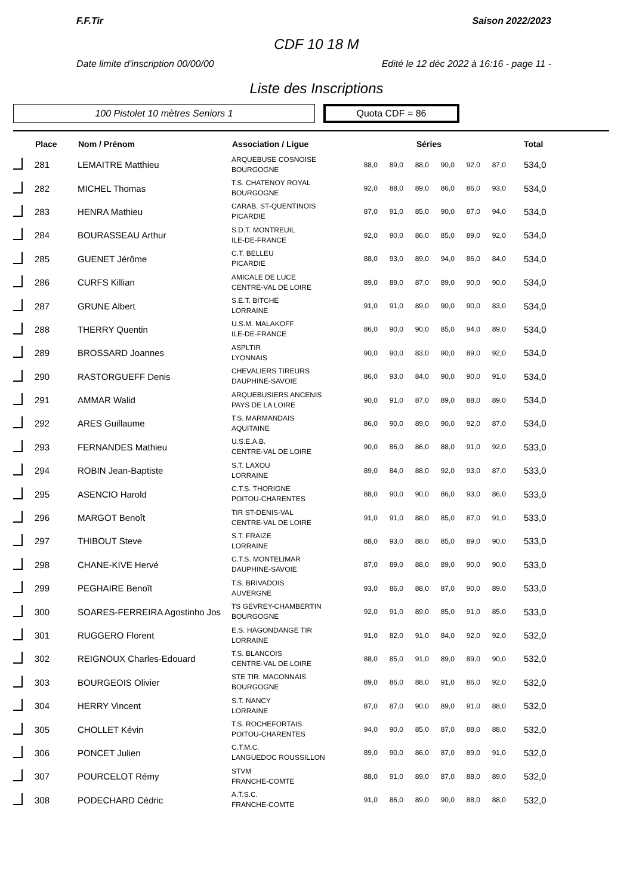F.F.Tir Saison 2022/2023
CDF 10 18 M
Date limite d'inscription 00/00/00 Edité le 12 déc 2022 à 16:16 - page 11 -
Liste des Inscriptions
100 Pistolet 10 mètres Seniors 1
Quota CDF = 86
| | Place | Nom / Prénom | Association / Ligue | Séries | | | | | | Total |
| --- | --- | --- | --- | --- | --- | --- | --- | --- | --- | --- |
| | 281 | LEMAITRE Matthieu | ARQUEBUSE COSNOISE BOURGOGNE | 88,0 | 89,0 | 88,0 | 90,0 | 92,0 | 87,0 | 534,0 |
| | 282 | MICHEL Thomas | T.S. CHATENOY ROYAL BOURGOGNE | 92,0 | 88,0 | 89,0 | 86,0 | 86,0 | 93,0 | 534,0 |
| | 283 | HENRA Mathieu | CARAB. ST-QUENTINOIS PICARDIE | 87,0 | 91,0 | 85,0 | 90,0 | 87,0 | 94,0 | 534,0 |
| | 284 | BOURASSEAU Arthur | S.D.T. MONTREUIL ILE-DE-FRANCE | 92,0 | 90,0 | 86,0 | 85,0 | 89,0 | 92,0 | 534,0 |
| | 285 | GUENET Jérôme | C.T. BELLEU PICARDIE | 88,0 | 93,0 | 89,0 | 94,0 | 86,0 | 84,0 | 534,0 |
| | 286 | CURFS Killian | AMICALE DE LUCE CENTRE-VAL DE LOIRE | 89,0 | 89,0 | 87,0 | 89,0 | 90,0 | 90,0 | 534,0 |
| | 287 | GRUNE Albert | S.E.T. BITCHE LORRAINE | 91,0 | 91,0 | 89,0 | 90,0 | 90,0 | 83,0 | 534,0 |
| | 288 | THERRY Quentin | U.S.M. MALAKOFF ILE-DE-FRANCE | 86,0 | 90,0 | 90,0 | 85,0 | 94,0 | 89,0 | 534,0 |
| | 289 | BROSSARD Joannes | ASPLTIR LYONNAIS | 90,0 | 90,0 | 83,0 | 90,0 | 89,0 | 92,0 | 534,0 |
| | 290 | RASTORGUEFF Denis | CHEVALIERS TIREURS DAUPHINE-SAVOIE | 86,0 | 93,0 | 84,0 | 90,0 | 90,0 | 91,0 | 534,0 |
| | 291 | AMMAR Walid | ARQUEBUSIERS ANCENIS PAYS DE LA LOIRE | 90,0 | 91,0 | 87,0 | 89,0 | 88,0 | 89,0 | 534,0 |
| | 292 | ARES Guillaume | T.S. MARMANDAIS AQUITAINE | 86,0 | 90,0 | 89,0 | 90,0 | 92,0 | 87,0 | 534,0 |
| | 293 | FERNANDES Mathieu | U.S.E.A.B. CENTRE-VAL DE LOIRE | 90,0 | 86,0 | 86,0 | 88,0 | 91,0 | 92,0 | 533,0 |
| | 294 | ROBIN Jean-Baptiste | S.T. LAXOU LORRAINE | 89,0 | 84,0 | 88,0 | 92,0 | 93,0 | 87,0 | 533,0 |
| | 295 | ASENCIO Harold | C.T.S. THORIGNE POITOU-CHARENTES | 88,0 | 90,0 | 90,0 | 86,0 | 93,0 | 86,0 | 533,0 |
| | 296 | MARGOT Benoît | TIR ST-DENIS-VAL CENTRE-VAL DE LOIRE | 91,0 | 91,0 | 88,0 | 85,0 | 87,0 | 91,0 | 533,0 |
| | 297 | THIBOUT Steve | S.T. FRAIZE LORRAINE | 88,0 | 93,0 | 88,0 | 85,0 | 89,0 | 90,0 | 533,0 |
| | 298 | CHANE-KIVE Hervé | C.T.S. MONTELIMAR DAUPHINE-SAVOIE | 87,0 | 89,0 | 88,0 | 89,0 | 90,0 | 90,0 | 533,0 |
| | 299 | PEGHAIRE Benoît | T.S. BRIVADOIS AUVERGNE | 93,0 | 86,0 | 88,0 | 87,0 | 90,0 | 89,0 | 533,0 |
| | 300 | SOARES-FERREIRA Agostinho Jos | TS GEVREY-CHAMBERTIN BOURGOGNE | 92,0 | 91,0 | 89,0 | 85,0 | 91,0 | 85,0 | 533,0 |
| | 301 | RUGGERO Florent | E.S. HAGONDANGE TIR LORRAINE | 91,0 | 82,0 | 91,0 | 84,0 | 92,0 | 92,0 | 532,0 |
| | 302 | REIGNOUX Charles-Edouard | T.S. BLANCOIS CENTRE-VAL DE LOIRE | 88,0 | 85,0 | 91,0 | 89,0 | 89,0 | 90,0 | 532,0 |
| | 303 | BOURGEOIS Olivier | STE TIR. MACONNAIS BOURGOGNE | 89,0 | 86,0 | 88,0 | 91,0 | 86,0 | 92,0 | 532,0 |
| | 304 | HERRY Vincent | S.T. NANCY LORRAINE | 87,0 | 87,0 | 90,0 | 89,0 | 91,0 | 88,0 | 532,0 |
| | 305 | CHOLLET Kévin | T.S. ROCHEFORTAIS POITOU-CHARENTES | 94,0 | 90,0 | 85,0 | 87,0 | 88,0 | 88,0 | 532,0 |
| | 306 | PONCET Julien | C.T.M.C. LANGUEDOC ROUSSILLON | 89,0 | 90,0 | 86,0 | 87,0 | 89,0 | 91,0 | 532,0 |
| | 307 | POURCELOT Rémy | STVM FRANCHE-COMTE | 88,0 | 91,0 | 89,0 | 87,0 | 88,0 | 89,0 | 532,0 |
| | 308 | PODECHARD Cédric | A.T.S.C. FRANCHE-COMTE | 91,0 | 86,0 | 89,0 | 90,0 | 88,0 | 88,0 | 532,0 |